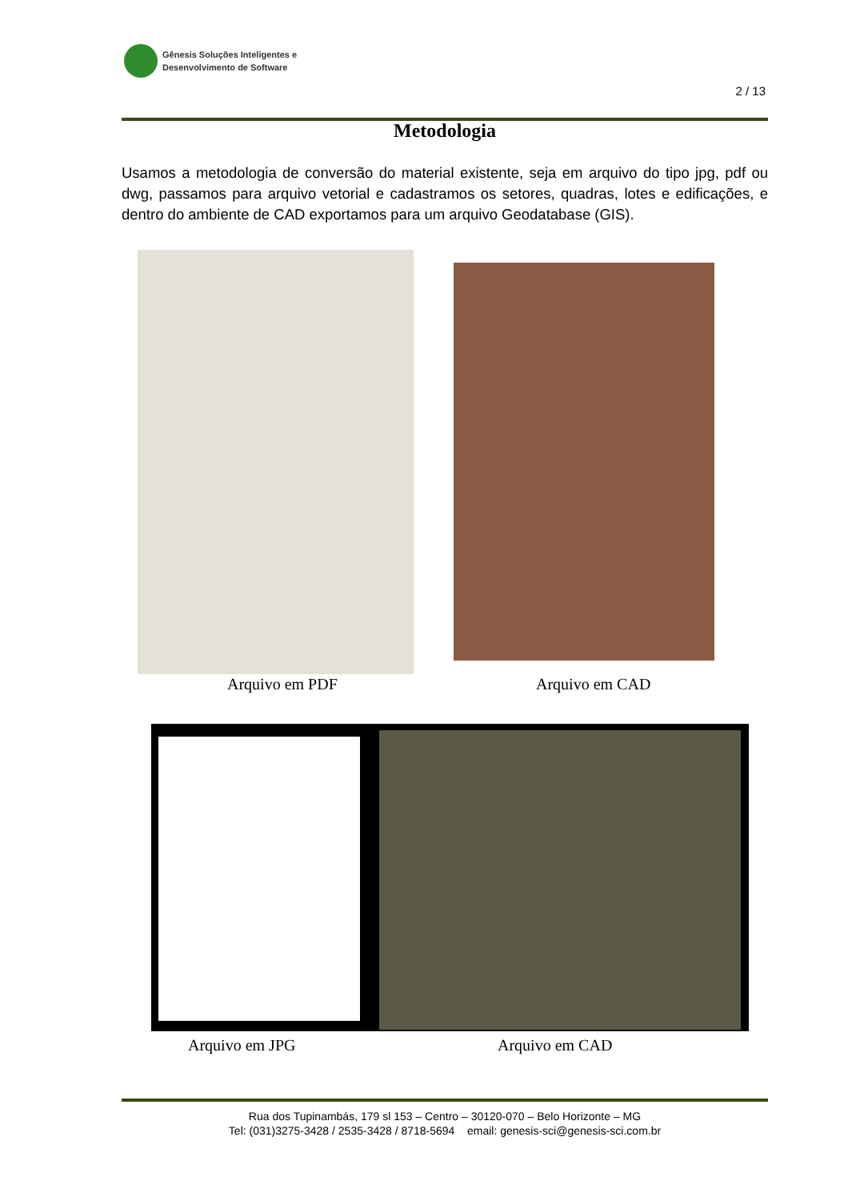Gênesis Soluções Inteligentes e
Desenvolvimento de Software
2 / 13
Metodologia
Usamos a metodologia de conversão do material existente, seja em arquivo do tipo jpg, pdf ou dwg, passamos para arquivo vetorial e cadastramos os setores, quadras, lotes e edificações, e dentro do ambiente de CAD exportamos para um arquivo Geodatabase (GIS).
Arquivo em PDF Arquivo em CAD
Arquivo em JPG Arquivo em CAD
Rua dos Tupinambás, 179 sl 153 – Centro – 30120-070 – Belo Horizonte – MG
Tel: (031)3275-3428 / 2535-3428 / 8718-5694 email: genesis-sci@genesis-sci.com.br